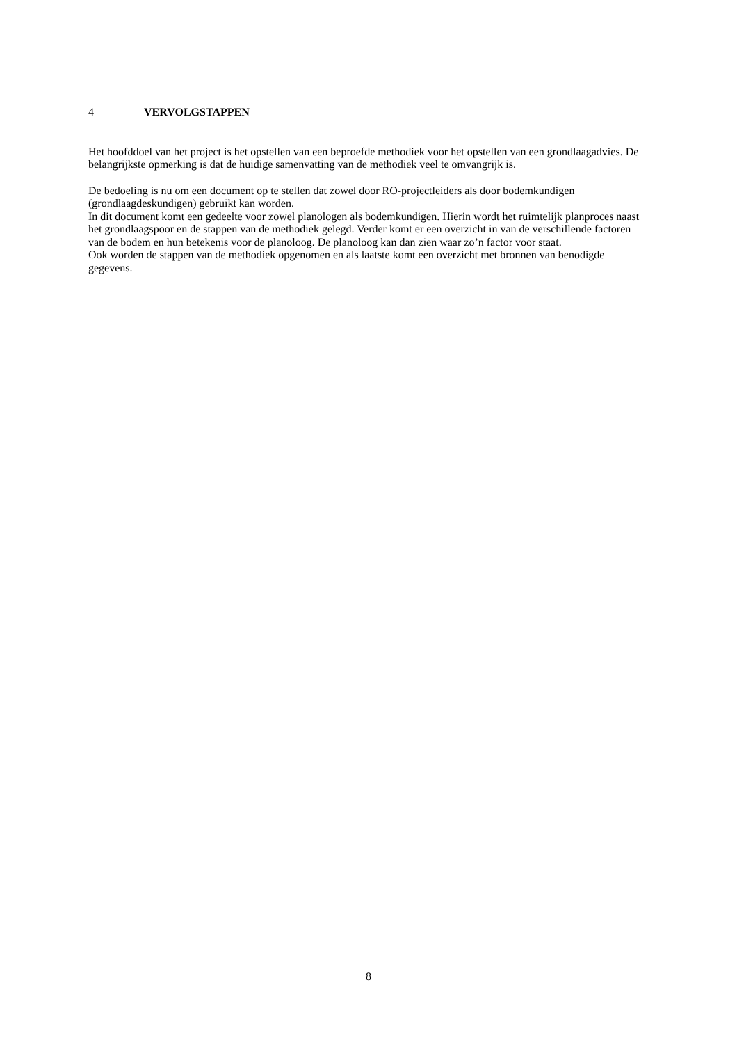4 VERVOLGSTAPPEN
Het hoofddoel van het project is het opstellen van een beproefde methodiek voor het opstellen van een grondlaagadvies. De belangrijkste opmerking is dat de huidige samenvatting van de methodiek veel te omvangrijk is.
De bedoeling is nu om een document op te stellen dat zowel door RO-projectleiders als door bodemkundigen (grondlaagdeskundigen) gebruikt kan worden.
In dit document komt een gedeelte voor zowel planologen als bodemkundigen. Hierin wordt het ruimtelijk planproces naast het grondlaagspoor en de stappen van de methodiek gelegd. Verder komt er een overzicht in van de verschillende factoren van de bodem en hun betekenis voor de planoloog. De planoloog kan dan zien waar zo’n factor voor staat.
Ook worden de stappen van de methodiek opgenomen en als laatste komt een overzicht met bronnen van benodigde gegevens.
8